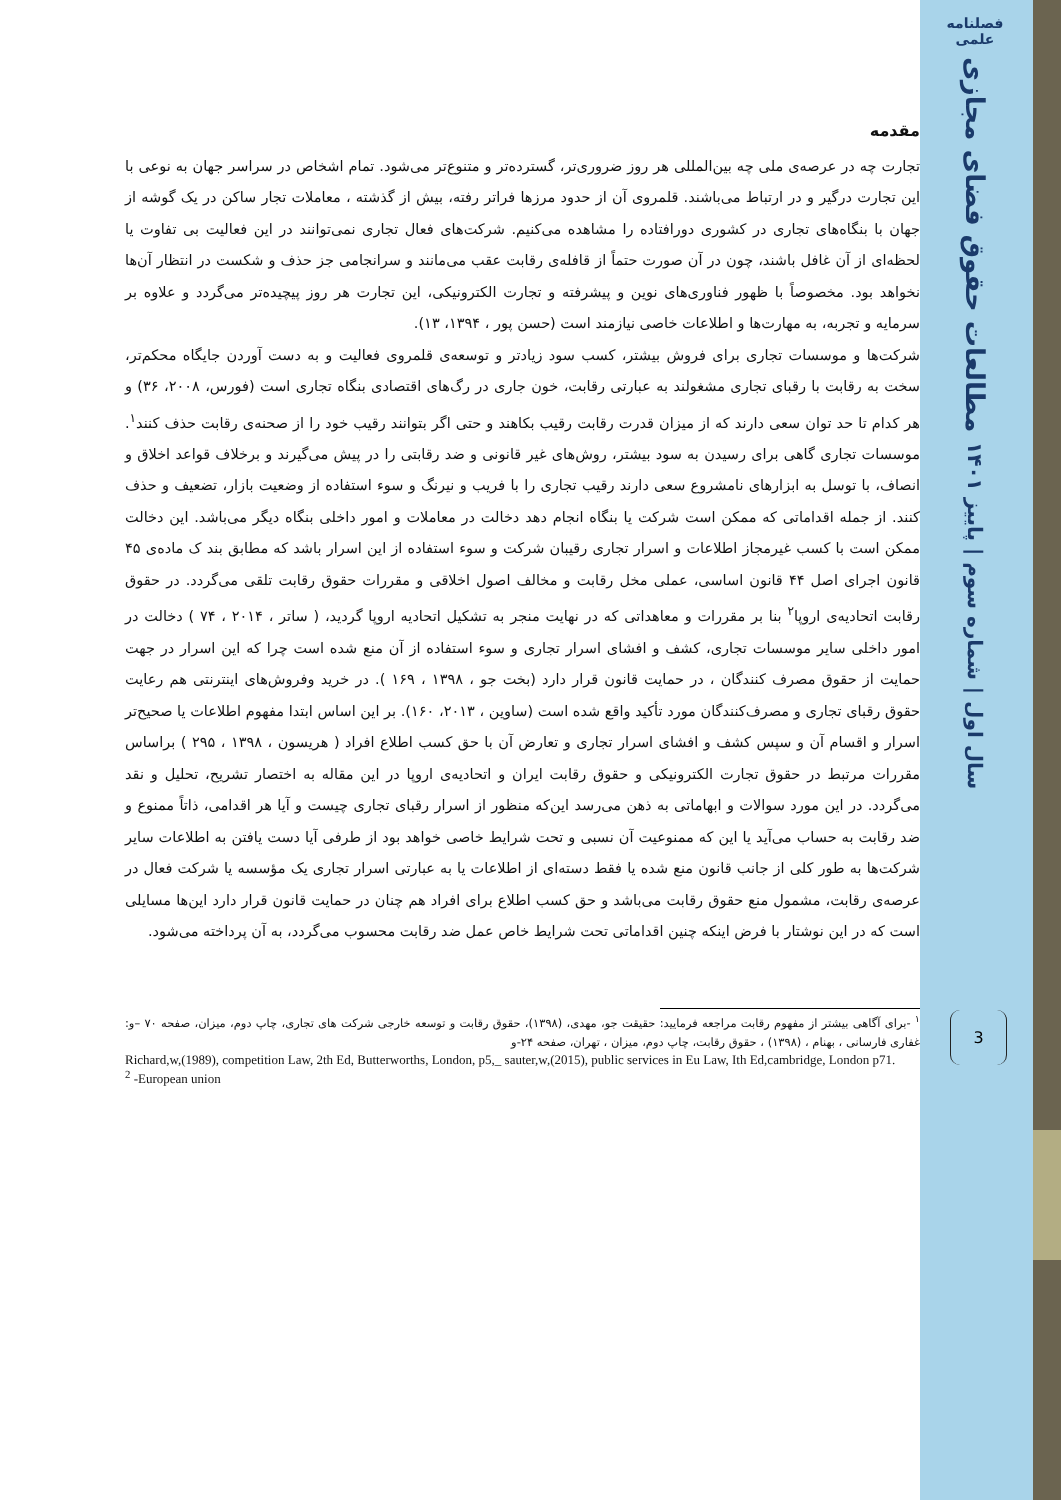فصلنامه علمی
مطالعات حقوق فضای مجازی
سال اول | شماره سوم | پاییز ۱۴۰۱
3
مقدمه
تجارت چه در عرصه‌ی ملی چه بین‌المللی هر روز ضروری‌تر، گسترده‌تر و متنوع‌تر می‌شود. تمام اشخاص در سراسر جهان به نوعی با این تجارت درگیر و در ارتباط می‌باشند. قلمروی آن از حدود مرزها فراتر رفته، بیش از گذشته ، معاملات تجار ساکن در یک گوشه از جهان با بنگاه‌های تجاری در کشوری دورافتاده را مشاهده می‌کنیم. شرکت‌های فعال تجاری نمی‌توانند در این فعالیت بی تفاوت یا لحظه‌ای از آن غافل باشند، چون در آن صورت حتماً از قافله‌ی رقابت عقب می‌مانند و سرانجامی جز حذف و شکست در انتظار آن‌ها نخواهد بود. مخصوصاً با ظهور فناوری‌های نوین و پیشرفته و تجارت الکترونیکی، این تجارت هر روز پیچیده‌تر می‌گردد و علاوه بر سرمایه و تجربه، به مهارت‌ها و اطلاعات خاصی نیازمند است (حسن پور ، ۱۳۹۴، ۱۳).
شرکت‌ها و موسسات تجاری برای فروش بیشتر، کسب سود زیادتر و توسعه‌ی قلمروی فعالیت و به دست آوردن جایگاه محکم‌تر، سخت به رقابت با رقبای تجاری مشغولند به عبارتی رقابت، خون جاری در رگ‌های اقتصادی بنگاه تجاری است (فورس، ۲۰۰۸، ۳۶) و هر کدام تا حد توان سعی دارند که از میزان قدرت رقابت رقیب بکاهند و حتی اگر بتوانند رقیب خود را از صحنه‌ی رقابت حذف کنند<sup>۱</sup>. موسسات تجاری گاهی برای رسیدن به سود بیشتر، روش‌های غیر قانونی و ضد رقابتی را در پیش می‌گیرند و برخلاف قواعد اخلاق و انصاف، با توسل به ابزارهای نامشروع سعی دارند رقیب تجاری را با فریب و نیرنگ و سوء استفاده از وضعیت بازار، تضعیف و حذف کنند. از جمله اقداماتی که ممکن است شرکت یا بنگاه انجام دهد دخالت در معاملات و امور داخلی بنگاه دیگر می‌باشد. این دخالت ممکن است با کسب غیرمجاز اطلاعات و اسرار تجاری رقیبان شرکت و سوء استفاده از این اسرار باشد که مطابق بند ک ماده‌ی ۴۵ قانون اجرای اصل ۴۴ قانون اساسی، عملی مخل رقابت و مخالف اصول اخلاقی و مقررات حقوق رقابت تلقی می‌گردد. در حقوق رقابت اتحادیه‌ی اروپا<sup>۲</sup> بنا بر مقررات و معاهداتی که در نهایت منجر به تشکیل اتحادیه اروپا گردید، ( ساتر ، ۲۰۱۴ ، ۷۴ ) دخالت در امور داخلی سایر موسسات تجاری، کشف و افشای اسرار تجاری و سوء استفاده از آن منع شده است چرا که این اسرار در جهت حمایت از حقوق مصرف کنندگان ، در حمایت قانون قرار دارد (بخت جو ، ۱۳۹۸ ، ۱۶۹ ). در خرید وفروش‌های اینترنتی هم رعایت حقوق رقبای تجاری و مصرف‌کنندگان مورد تأکید واقع شده است (ساوین ، ۲۰۱۳، ۱۶۰). بر این اساس ابتدا مفهوم اطلاعات یا صحیح‌تر اسرار و اقسام آن و سپس کشف و افشای اسرار تجاری و تعارض آن با حق کسب اطلاع افراد ( هریسون ، ۱۳۹۸ ، ۲۹۵ ) براساس مقررات مرتبط در حقوق تجارت الکترونیکی و حقوق رقابت ایران و اتحادیه‌ی اروپا در این مقاله به اختصار تشریح، تحلیل و نقد می‌گردد. در این مورد سوالات و ابهاماتی به ذهن می‌رسد این‌که منظور از اسرار رقبای تجاری چیست و آیا هر اقدامی، ذاتاً ممنوع و ضد رقابت به حساب می‌آید یا این که ممنوعیت آن نسبی و تحت شرایط خاصی خواهد بود از طرفی آیا دست یافتن به اطلاعات سایر شرکت‌ها به طور کلی از جانب قانون منع شده یا فقط دسته‌ای از اطلاعات یا به عبارتی اسرار تجاری یک مؤسسه یا شرکت فعال در عرصه‌ی رقابت، مشمول منع حقوق رقابت می‌باشد و حق کسب اطلاع برای افراد هم چنان در حمایت قانون قرار دارد این‌ها مسایلی است که در این نوشتار با فرض اینکه چنین اقداماتی تحت شرایط خاص عمل ضد رقابت محسوب می‌گردد، به آن پرداخته می‌شود.
<sup>۱</sup> -برای آگاهی بیشتر از مفهوم رقابت مراجعه فرمایید: حقیقت جو، مهدی، (۱۳۹۸)، حقوق رقابت و توسعه خارجی شرکت های تجاری، چاپ دوم، میزان، صفحه ۷۰ –و: غفاری فارسانی ، بهنام ، (۱۳۹۸) ، حقوق رقابت، چاپ دوم، میزان ، تهران، صفحه ۲۴-و
Richard,w,(1989), competition Law, 2th Ed, Butterworths, London, p5,_ sauter,w,(2015), public services in Eu Law, Ith Ed,cambridge, London p71.
<sup>2</sup> -European union